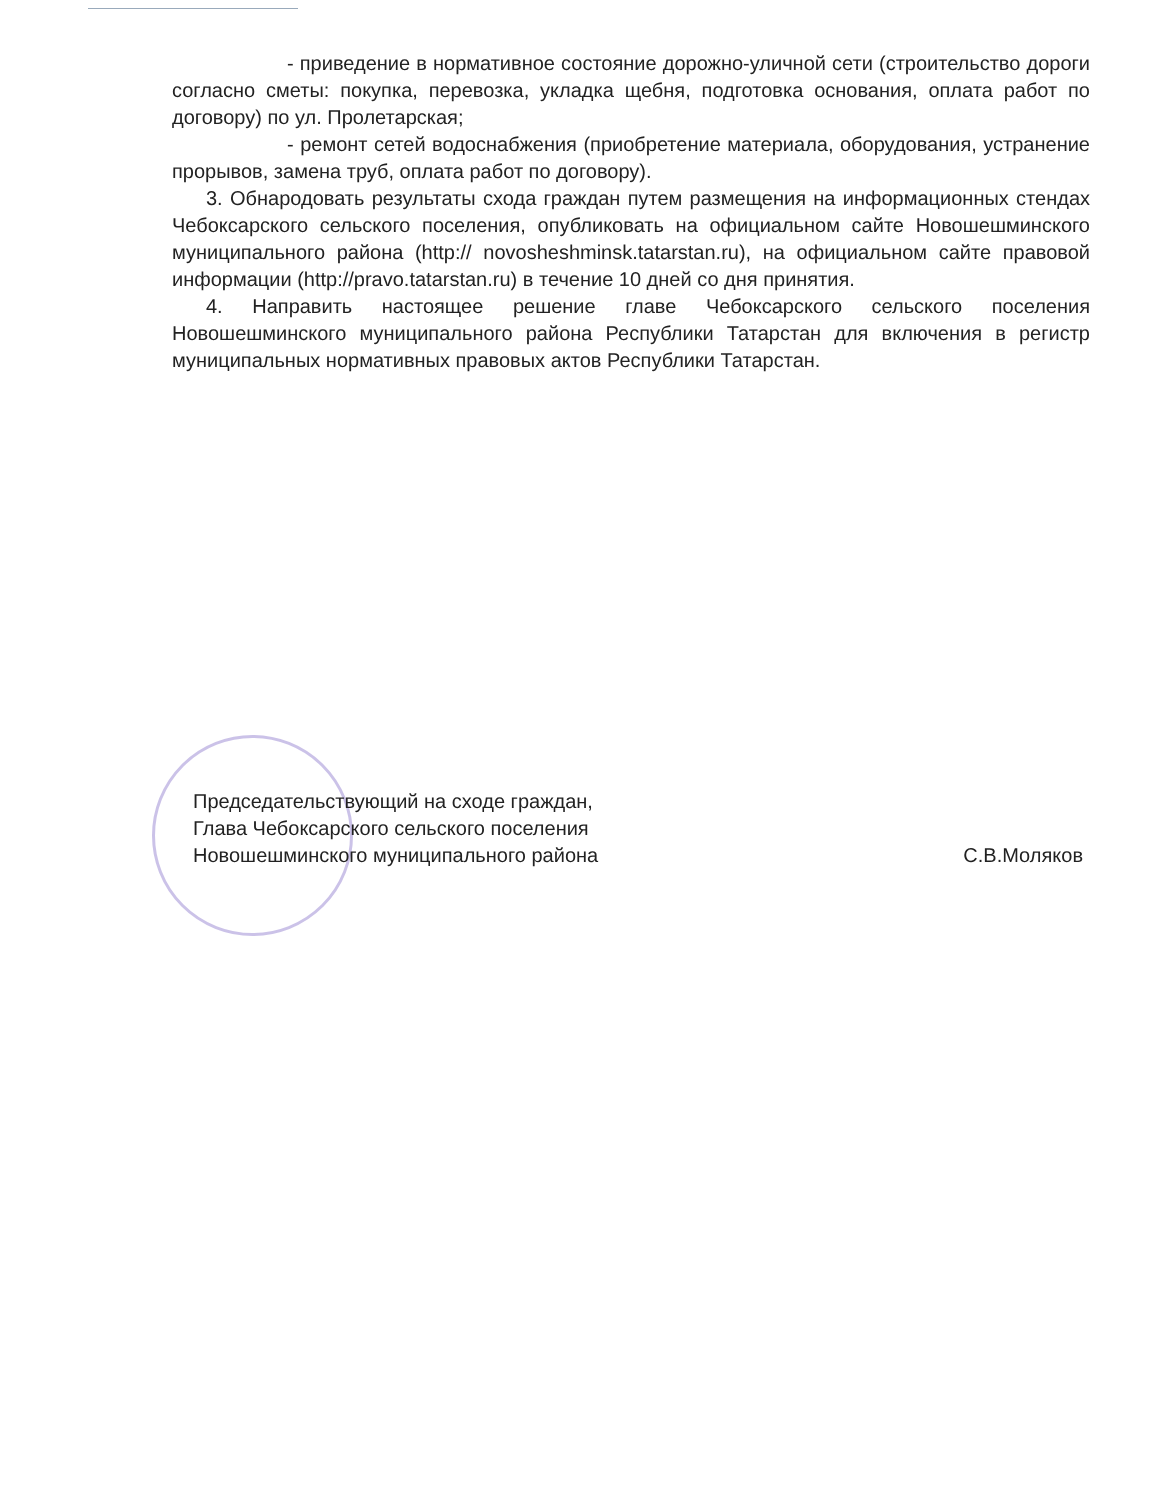- приведение в нормативное состояние дорожно-уличной сети (строительство дороги согласно сметы: покупка, перевозка, укладка щебня, подготовка основания, оплата работ по договору) по ул. Пролетарская;
- ремонт сетей водоснабжения (приобретение материала, оборудования, устранение прорывов, замена труб, оплата работ по договору).
3. Обнародовать результаты схода граждан путем размещения на информационных стендах Чебоксарского сельского поселения, опубликовать на официальном сайте Новошешминского муниципального района (http:// novosheshminsk.tatarstan.ru), на официальном сайте правовой информации (http://pravo.tatarstan.ru) в течение 10 дней со дня принятия.
4. Направить настоящее решение главе Чебоксарского сельского поселения Новошешминского муниципального района Республики Татарстан для включения в регистр муниципальных нормативных правовых актов Республики Татарстан.
Председательствующий на сходе граждан,
Глава Чебоксарского сельского поселения
Новошешминского муниципального района
С.В.Моляков